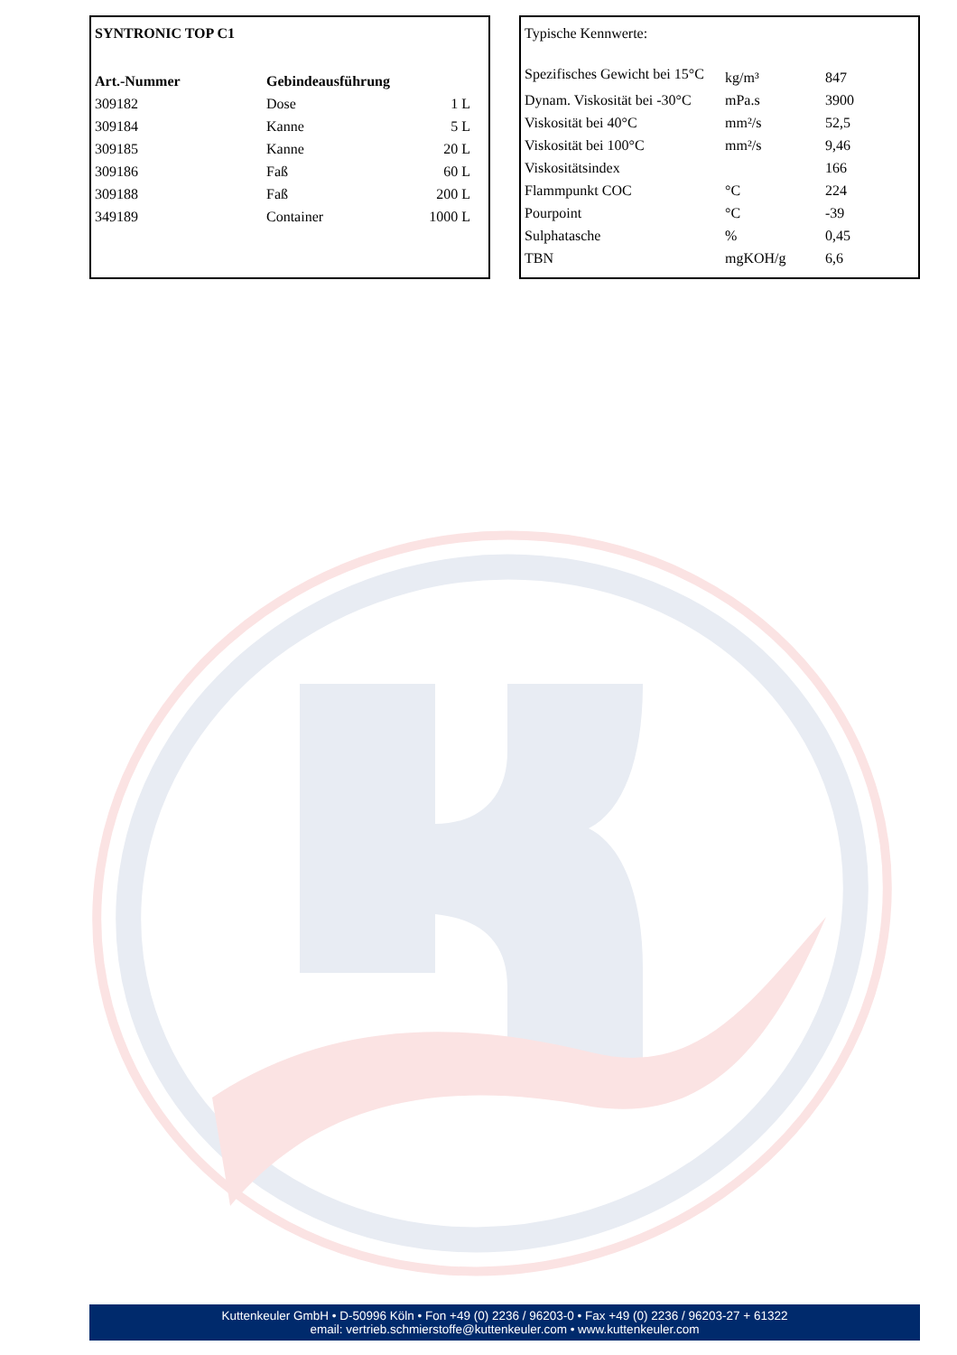| SYNTRONIC TOP C1 | | |
| --- | --- | --- |
| Art.-Nummer | Gebindeausführung | |
| 309182 | Dose | 1 L |
| 309184 | Kanne | 5 L |
| 309185 | Kanne | 20 L |
| 309186 | Faß | 60 L |
| 309188 | Faß | 200 L |
| 349189 | Container | 1000 L |
| Typische Kennwerte: | | |
| Spezifisches Gewicht bei 15°C | kg/m³ | 847 |
| Dynam. Viskosität bei -30°C | mPa.s | 3900 |
| Viskosität bei 40°C | mm²/s | 52,5 |
| Viskosität bei 100°C | mm²/s | 9,46 |
| Viskositätsindex | | 166 |
| Flammpunkt COC | °C | 224 |
| Pourpoint | °C | -39 |
| Sulphatasche | % | 0,45 |
| TBN | mgKOH/g | 6,6 |
Kuttenkeuler GmbH • D-50996 Köln • Fon +49 (0) 2236 / 96203-0 • Fax +49 (0) 2236 / 96203-27 + 61322
email: vertrieb.schmierstoffe@kuttenkeuler.com • www.kuttenkeuler.com